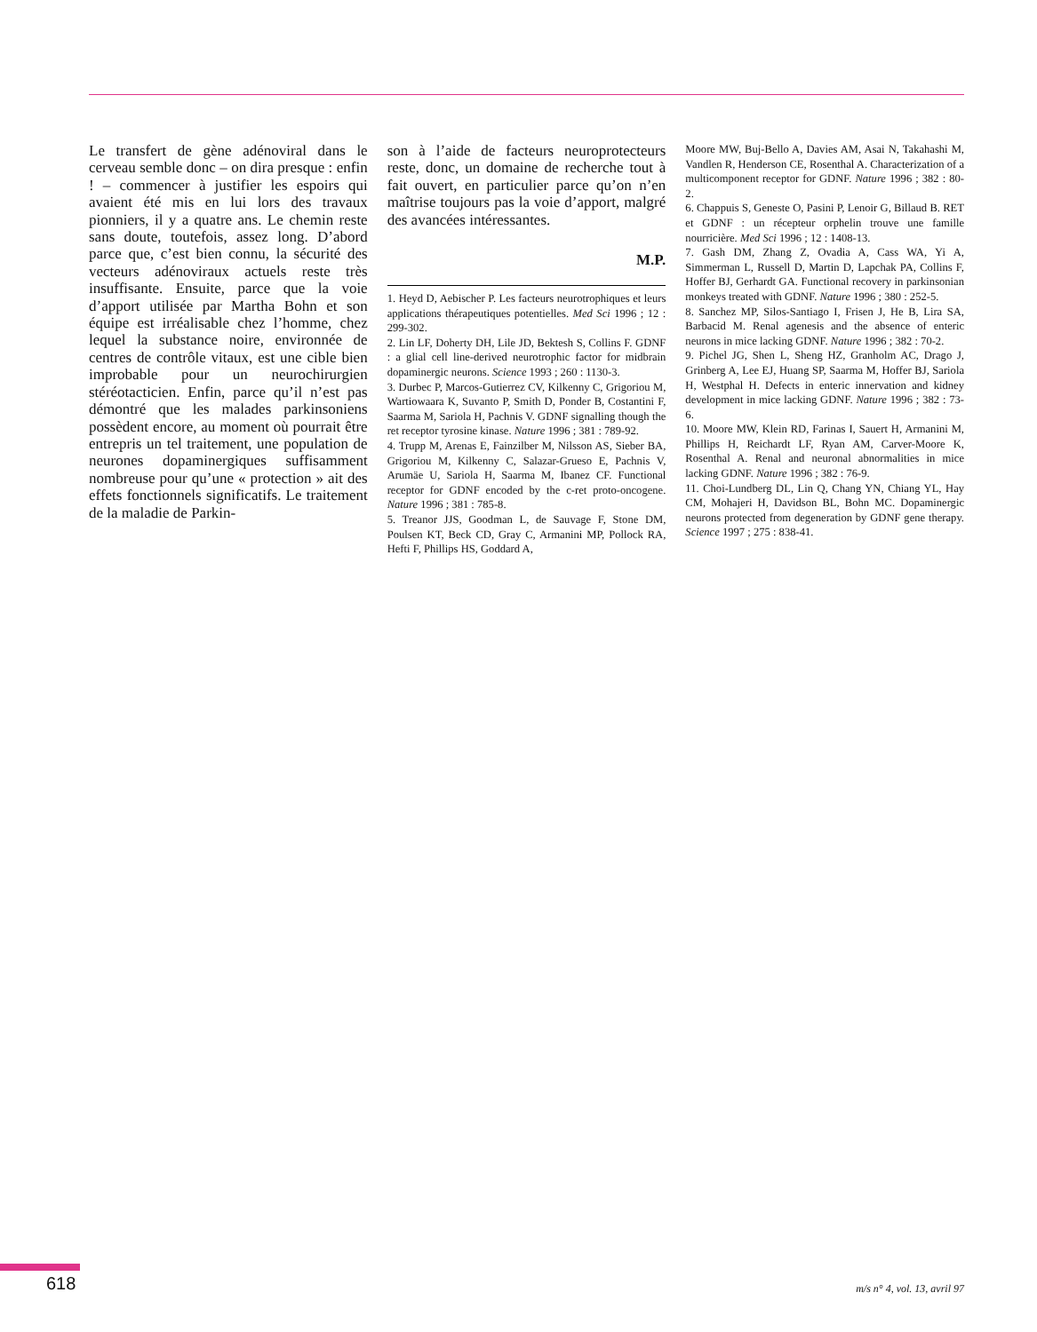Le transfert de gène adénoviral dans le cerveau semble donc – on dira presque : enfin ! – commencer à justifier les espoirs qui avaient été mis en lui lors des travaux pionniers, il y a quatre ans. Le chemin reste sans doute, toutefois, assez long. D’abord parce que, c’est bien connu, la sécurité des vecteurs adénoviraux actuels reste très insuffisante. Ensuite, parce que la voie d’apport utilisée par Martha Bohn et son équipe est irréalisable chez l’homme, chez lequel la substance noire, environnée de centres de contrôle vitaux, est une cible bien improbable pour un neurochirurgien stéréotacticien. Enfin, parce qu’il n’est pas démontré que les malades parkinsoniens possèdent encore, au moment où pourrait être entrepris un tel traitement, une population de neurones dopaminergiques suffisamment nombreuse pour qu’une « protection » ait des effets fonctionnels significatifs. Le traitement de la maladie de Parkin-
son à l’aide de facteurs neuroprotecteurs reste, donc, un domaine de recherche tout à fait ouvert, en particulier parce qu’on n’en maîtrise toujours pas la voie d’apport, malgré des avancées intéressantes.
M.P.
1. Heyd D, Aebischer P. Les facteurs neurotrophiques et leurs applications thérapeutiques potentielles. Med Sci 1996 ; 12 : 299-302.
2. Lin LF, Doherty DH, Lile JD, Bektesh S, Collins F. GDNF : a glial cell line-derived neurotrophic factor for midbrain dopaminergic neurons. Science 1993 ; 260 : 1130-3.
3. Durbec P, Marcos-Gutierrez CV, Kilkenny C, Grigoriou M, Wartiowaara K, Suvanto P, Smith D, Ponder B, Costantini F, Saarma M, Sariola H, Pachnis V. GDNF signalling though the ret receptor tyrosine kinase. Nature 1996 ; 381 : 789-92.
4. Trupp M, Arenas E, Fainzilber M, Nilsson AS, Sieber BA, Grigoriou M, Kilkenny C, Salazar-Grueso E, Pachnis V, Arumäe U, Sariola H, Saarma M, Ibanez CF. Functional receptor for GDNF encoded by the c-ret proto-oncogene. Nature 1996 ; 381 : 785-8.
5. Treanor JJS, Goodman L, de Sauvage F, Stone DM, Poulsen KT, Beck CD, Gray C, Armanini MP, Pollock RA, Hefti F, Phillips HS, Goddard A,
Moore MW, Buj-Bello A, Davies AM, Asai N, Takahashi M, Vandlen R, Henderson CE, Rosenthal A. Characterization of a multicomponent receptor for GDNF. Nature 1996 ; 382 : 80-2.
6. Chappuis S, Geneste O, Pasini P, Lenoir G, Billaud B. RET et GDNF : un récepteur orphelin trouve une famille nourricière. Med Sci 1996 ; 12 : 1408-13.
7. Gash DM, Zhang Z, Ovadia A, Cass WA, Yi A, Simmerman L, Russell D, Martin D, Lapchak PA, Collins F, Hoffer BJ, Gerhardt GA. Functional recovery in parkinsonian monkeys treated with GDNF. Nature 1996 ; 380 : 252-5.
8. Sanchez MP, Silos-Santiago I, Frisen J, He B, Lira SA, Barbacid M. Renal agenesis and the absence of enteric neurons in mice lacking GDNF. Nature 1996 ; 382 : 70-2.
9. Pichel JG, Shen L, Sheng HZ, Granholm AC, Drago J, Grinberg A, Lee EJ, Huang SP, Saarma M, Hoffer BJ, Sariola H, Westphal H. Defects in enteric innervation and kidney development in mice lacking GDNF. Nature 1996 ; 382 : 73-6.
10. Moore MW, Klein RD, Farinas I, Sauert H, Armanini M, Phillips H, Reichardt LF, Ryan AM, Carver-Moore K, Rosenthal A. Renal and neuronal abnormalities in mice lacking GDNF. Nature 1996 ; 382 : 76-9.
11. Choi-Lundberg DL, Lin Q, Chang YN, Chiang YL, Hay CM, Mohajeri H, Davidson BL, Bohn MC. Dopaminergic neurons protected from degeneration by GDNF gene therapy. Science 1997 ; 275 : 838-41.
618 m/s n° 4, vol. 13, avril 97